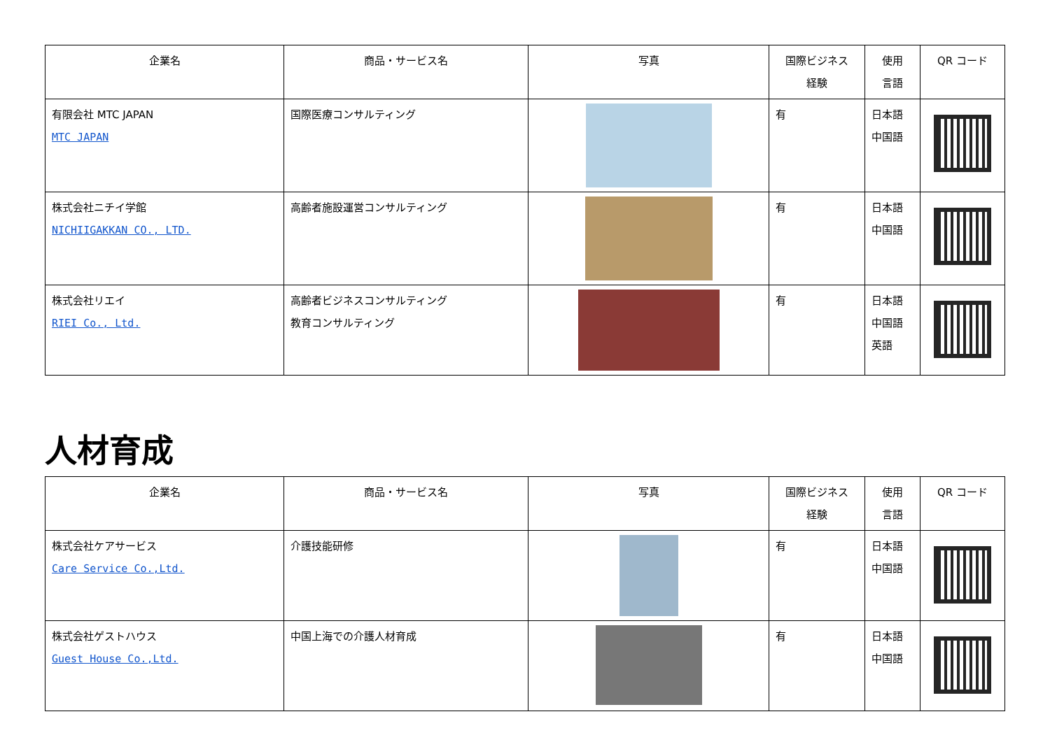| 企業名 | 商品・サービス名 | 写真 | 国際ビジネス 経験 | 使用 言語 | QR コード |
| --- | --- | --- | --- | --- | --- |
| 有限会社 MTC JAPAN MTC JAPAN | 国際医療コンサルティング | | 有 | 日本語 中国語 | |
| 株式会社ニチイ学館 NICHIIGAKKAN CO., LTD. | 高齢者施設運営コンサルティング | | 有 | 日本語 中国語 | |
| 株式会社リエイ RIEI Co., Ltd. | 高齢者ビジネスコンサルティング 教育コンサルティング | | 有 | 日本語 中国語 英語 | |
人材育成
| 企業名 | 商品・サービス名 | 写真 | 国際ビジネス 経験 | 使用 言語 | QR コード |
| --- | --- | --- | --- | --- | --- |
| 株式会社ケアサービス Care Service Co.,Ltd. | 介護技能研修 | | 有 | 日本語 中国語 | |
| 株式会社ゲストハウス Guest House Co.,Ltd. | 中国上海での介護人材育成 | | 有 | 日本語 中国語 | |